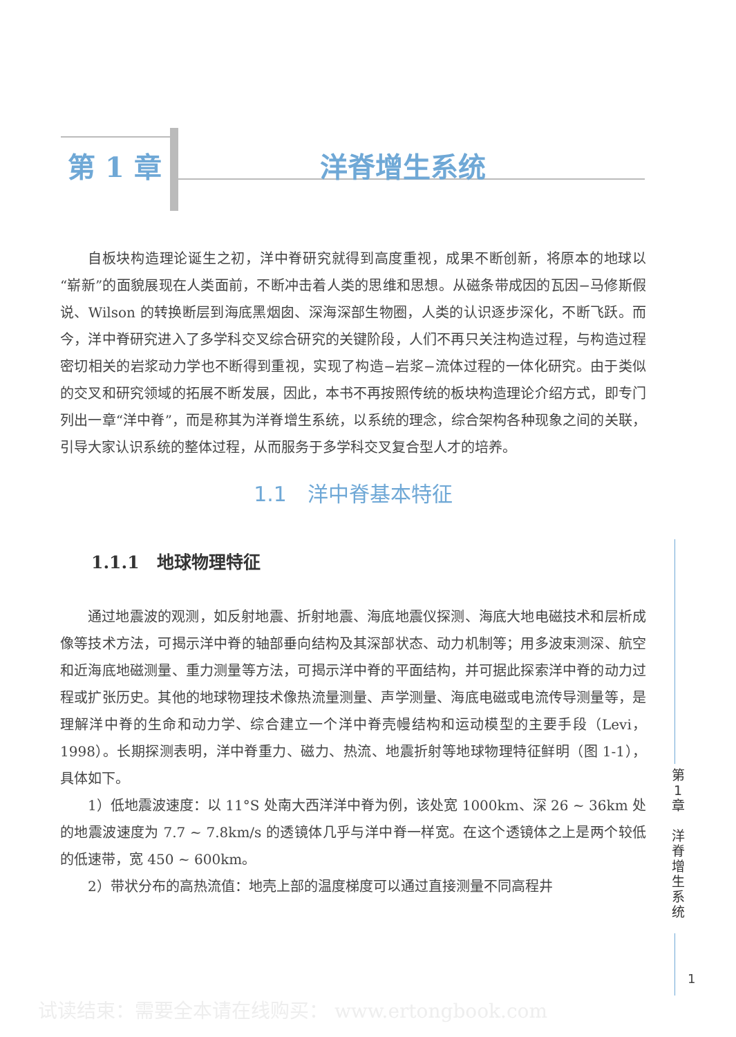第 1 章 洋脊增生系统
自板块构造理论诞生之初，洋中脊研究就得到高度重视，成果不断创新，将原本的地球以“崭新”的面貌展现在人类面前，不断冲击着人类的思维和思想。从磁条带成因的瓦因−马修斯假说、Wilson 的转换断层到海底黑烟囱、深海深部生物圈，人类的认识逐步深化，不断飞跃。而今，洋中脊研究进入了多学科交叉综合研究的关键阶段，人们不再只关注构造过程，与构造过程密切相关的岩浆动力学也不断得到重视，实现了构造−岩浆−流体过程的一体化研究。由于类似的交叉和研究领域的拓展不断发展，因此，本书不再按照传统的板块构造理论介绍方式，即专门列出一章“洋中脊”，而是称其为洋脊增生系统，以系统的理念，综合架构各种现象之间的关联，引导大家认识系统的整体过程，从而服务于多学科交叉复合型人才的培养。
1.1　洋中脊基本特征
1.1.1　地球物理特征
通过地震波的观测，如反射地震、折射地震、海底地震仪探测、海底大地电磁技术和层析成像等技术方法，可揭示洋中脊的轴部垂向结构及其深部状态、动力机制等；用多波束测深、航空和近海底地磁测量、重力测量等方法，可揭示洋中脊的平面结构，并可据此探索洋中脊的动力过程或扩张历史。其他的地球物理技术像热流量测量、声学测量、海底电磁或电流传导测量等，是理解洋中脊的生命和动力学、综合建立一个洋中脊壳幔结构和运动模型的主要手段（Levi，1998）。长期探测表明，洋中脊重力、磁力、热流、地震折射等地球物理特征鲜明（图 1-1），具体如下。
1）低地震波速度：以 11°S 处南大西洋洋中脊为例，该处宽 1000km、深 26 ~ 36km 处的地震波速度为 7.7 ~ 7.8km/s 的透镜体几乎与洋中脊一样宽。在这个透镜体之上是两个较低的低速带，宽 450 ~ 600km。
2）带状分布的高热流值：地壳上部的温度梯度可以通过直接测量不同高程井
第
1
章
洋
脊
增
生
系
统
1
试读结束：需要全本请在线购买： www.ertongbook.com